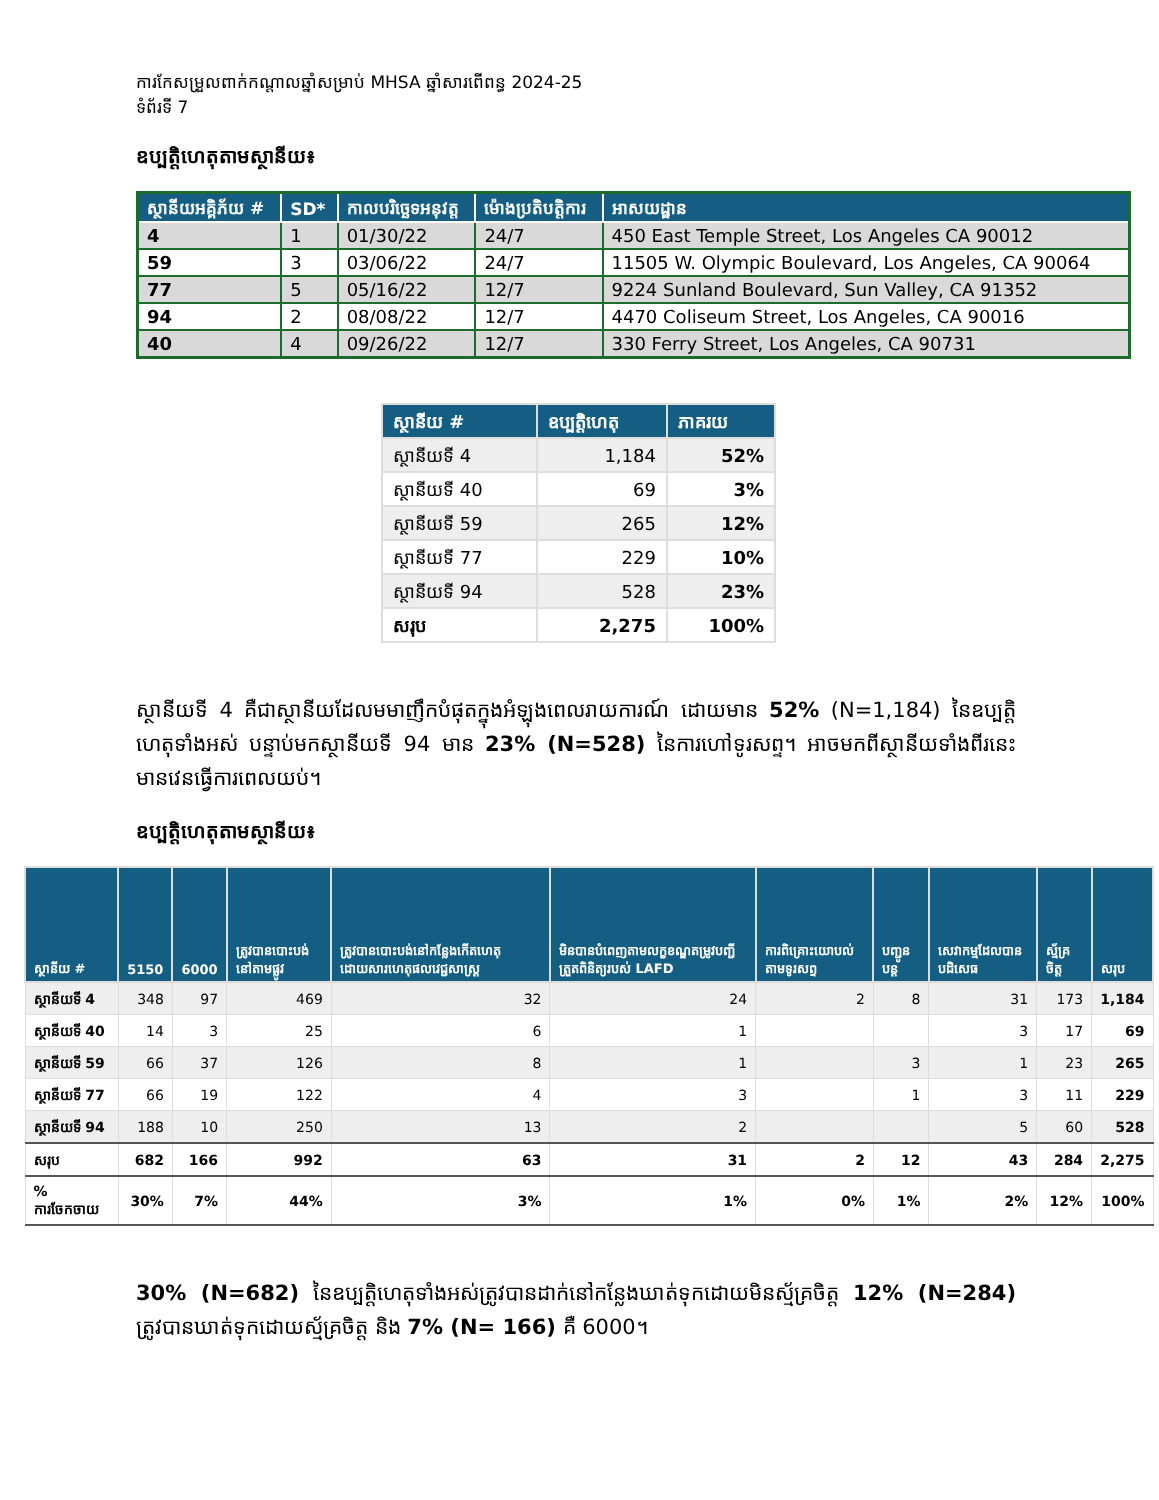ការកែសម្រួលពាក់កណ្តាលឆ្នាំសម្រាប់ MHSA ឆ្នាំសារពើពន្ធ 2024-25
ទំព័រទី 7
ឧប្បត្តិហេតុតាមស្ថានីយ៖
| ស្ថានីយអគ្គិភ័យ # | SD* | កាលបរិច្ឆេទអនុវត្ត | ម៉ោងប្រតិបត្តិការ | អាសយដ្ឋាន |
| --- | --- | --- | --- | --- |
| 4 | 1 | 01/30/22 | 24/7 | 450 East Temple Street, Los Angeles CA 90012 |
| 59 | 3 | 03/06/22 | 24/7 | 11505 W. Olympic Boulevard, Los Angeles, CA 90064 |
| 77 | 5 | 05/16/22 | 12/7 | 9224 Sunland Boulevard, Sun Valley, CA 91352 |
| 94 | 2 | 08/08/22 | 12/7 | 4470 Coliseum Street, Los Angeles, CA 90016 |
| 40 | 4 | 09/26/22 | 12/7 | 330 Ferry Street, Los Angeles, CA 90731 |
| ស្ថានីយ # | ឧប្បត្តិហេតុ | ភាគរយ |
| --- | --- | --- |
| ស្ថានីយទី 4 | 1,184 | 52% |
| ស្ថានីយទី 40 | 69 | 3% |
| ស្ថានីយទី 59 | 265 | 12% |
| ស្ថានីយទី 77 | 229 | 10% |
| ស្ថានីយទី 94 | 528 | 23% |
| សរុប | 2,275 | 100% |
ស្ថានីយទី 4 គឺជាស្ថានីយដែលមមាញឹកបំផុតក្នុងអំឡុងពេលរាយការណ៍ ដោយមាន 52% (N=1,184) នៃឧប្បត្តិហេតុទាំងអស់ បន្ទាប់មកស្ថានីយទី 94 មាន 23% (N=528) នៃការហៅទូរសព្ទ។ អាចមកពីស្ថានីយទាំងពីរនេះមានវេនធ្វើការពេលយប់។
ឧប្បត្តិហេតុតាមស្ថានីយ៖
| ស្ថានីយ # | 5150 | 6000 | ត្រូវបានបោះបង់នៅតាមផ្លូវ | ត្រូវបានបោះបង់នៅកន្លែងកើតហេតុ ដោយសារហេតុផលវេជ្ជសាស្ត្រ | មិនបានបំពេញតាមលក្ខខណ្ឌតម្រូវបញ្ជីត្រួតពិនិត្យរបស់ LAFD | ការពិគ្រោះយោបល់តាមទូរសព្ទ | បញ្ជូនបន្ត | សេវាកម្មដែលបានបដិសេធ | ស្ម័គ្រចិត្ត | សរុប |
| --- | --- | --- | --- | --- | --- | --- | --- | --- | --- | --- |
| ស្ថានីយទី 4 | 348 | 97 | 469 | 32 | 24 | 2 | 8 | 31 | 173 | 1,184 |
| ស្ថានីយទី 40 | 14 | 3 | 25 | 6 | 1 | | | 3 | 17 | 69 |
| ស្ថានីយទី 59 | 66 | 37 | 126 | 8 | 1 | | 3 | 1 | 23 | 265 |
| ស្ថានីយទី 77 | 66 | 19 | 122 | 4 | 3 | | 1 | 3 | 11 | 229 |
| ស្ថានីយទី 94 | 188 | 10 | 250 | 13 | 2 | | | 5 | 60 | 528 |
| សរុប | 682 | 166 | 992 | 63 | 31 | 2 | 12 | 43 | 284 | 2,275 |
| % ការចែកចាយ | 30% | 7% | 44% | 3% | 1% | 0% | 1% | 2% | 12% | 100% |
30% (N=682) នៃឧប្បត្តិហេតុទាំងអស់ត្រូវបានដាក់នៅកន្លែងឃាត់ទុកដោយមិនស្ម័គ្រចិត្ត 12% (N=284) ត្រូវបានឃាត់ទុកដោយស្ម័គ្រចិត្ត និង 7% (N= 166) គឺ 6000។